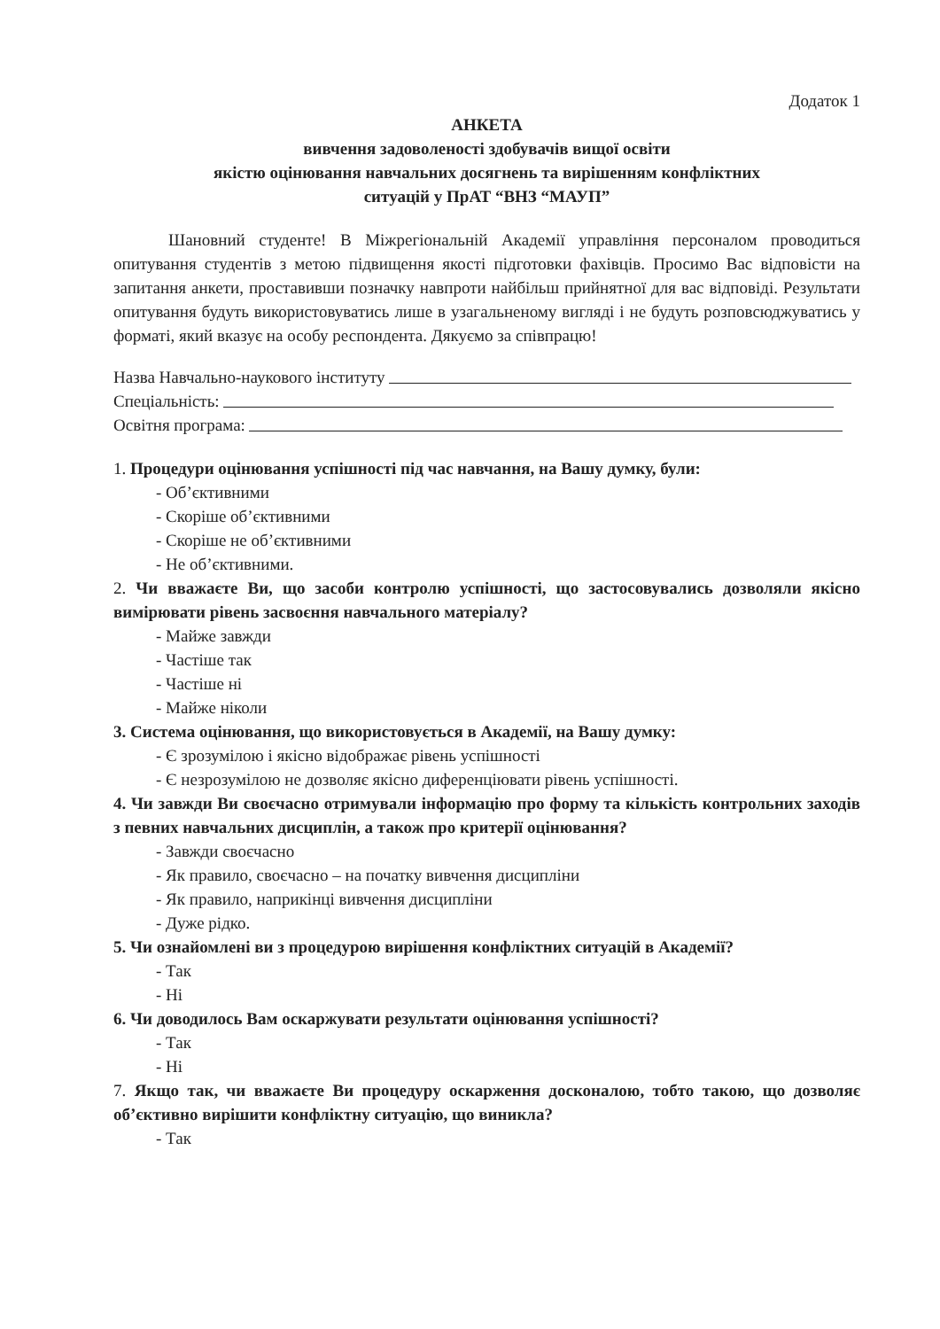Додаток 1
АНКЕТА
вивчення задоволеності здобувачів вищої освіти
якістю оцінювання навчальних досягнень та вирішенням конфліктних
ситуацій у ПрАТ “ВНЗ “МАУП”
Шановний студенте! В Міжрегіональній Академії управління персоналом проводиться опитування студентів з метою підвищення якості підготовки фахівців. Просимо Вас відповісти на запитання анкети, проставивши позначку навпроти найбільш прийнятної для вас відповіді. Результати опитування будуть використовуватись лише в узагальненому вигляді і не будуть розповсюджуватись у форматі, який вказує на особу респондента. Дякуємо за співпрацю!
Назва Навчально-наукового інституту
Спеціальність:
Освітня програма:
1. Процедури оцінювання успішності під час навчання, на Вашу думку, були:
- Об’єктивними
- Скоріше об’єктивними
- Скоріше не об’єктивними
- Не об’єктивними.
2. Чи вважаєте Ви, що засоби контролю успішності, що застосовувались дозволяли якісно вимірювати рівень засвоєння навчального матеріалу?
- Майже завжди
- Частіше так
- Частіше ні
- Майже ніколи
3. Система оцінювання, що використовується в Академії, на Вашу думку:
- Є зрозумілою і якісно відображає рівень успішності
- Є незрозумілою не дозволяє якісно диференціювати рівень успішності.
4. Чи завжди Ви своєчасно отримували інформацію про форму та кількість контрольних заходів з певних навчальних дисциплін, а також про критерії оцінювання?
- Завжди своєчасно
- Як правило, своєчасно – на початку вивчення дисципліни
- Як правило, наприкінці вивчення дисципліни
- Дуже рідко.
5. Чи ознайомлені ви з процедурою вирішення конфліктних ситуацій в Академії?
- Так
- Ні
6. Чи доводилось Вам оскаржувати результати оцінювання успішності?
- Так
- Ні
7. Якщо так, чи вважаєте Ви процедуру оскарження досконалою, тобто такою, що дозволяє об’єктивно вирішити конфліктну ситуацію, що виникла?
- Так